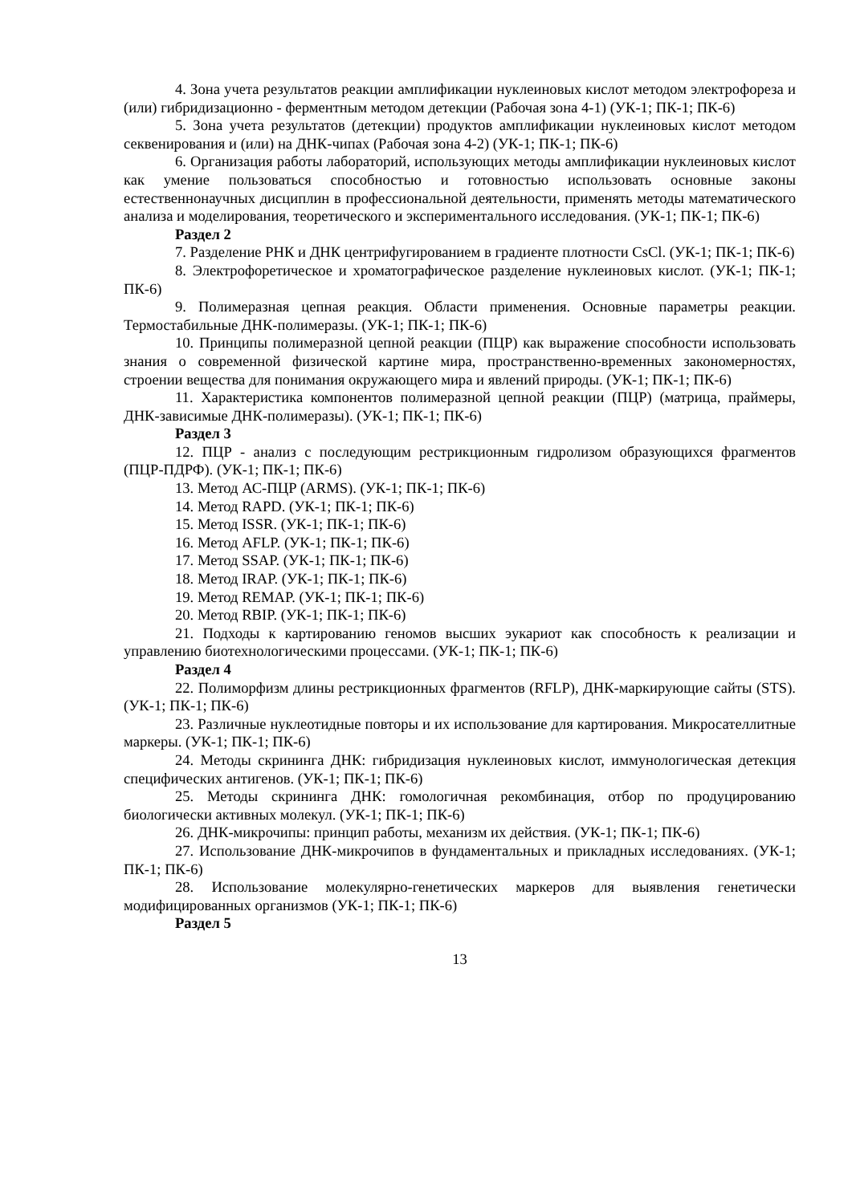4. Зона учета результатов реакции амплификации нуклеиновых кислот методом электрофореза и (или) гибридизационно - ферментным методом детекции (Рабочая зона 4-1) (УК-1; ПК-1; ПК-6)
5. Зона учета результатов (детекции) продуктов амплификации нуклеиновых кислот методом секвенирования и (или) на ДНК-чипах (Рабочая зона 4-2) (УК-1; ПК-1; ПК-6)
6. Организация работы лабораторий, использующих методы амплификации нуклеиновых кислот как умение пользоваться способностью и готовностью использовать основные законы естественнонаучных дисциплин в профессиональной деятельности, применять методы математического анализа и моделирования, теоретического и экспериментального исследования. (УК-1; ПК-1; ПК-6)
Раздел 2
7. Разделение РНК и ДНК центрифугированием в градиенте плотности CsCl. (УК-1; ПК-1; ПК-6)
8. Электрофоретическое и хроматографическое разделение нуклеиновых кислот. (УК-1; ПК-1; ПК-6)
9. Полимеразная цепная реакция. Области применения. Основные параметры реакции. Термостабильные ДНК-полимеразы. (УК-1; ПК-1; ПК-6)
10. Принципы полимеразной цепной реакции (ПЦР) как выражение способности использовать знания о современной физической картине мира, пространственно-временных закономерностях, строении вещества для понимания окружающего мира и явлений природы. (УК-1; ПК-1; ПК-6)
11. Характеристика компонентов полимеразной цепной реакции (ПЦР) (матрица, праймеры, ДНК-зависимые ДНК-полимеразы). (УК-1; ПК-1; ПК-6)
Раздел 3
12. ПЦР - анализ с последующим рестрикционным гидролизом образующихся фрагментов (ПЦР-ПДРФ). (УК-1; ПК-1; ПК-6)
13. Метод АС-ПЦР (ARMS). (УК-1; ПК-1; ПК-6)
14. Метод RAPD. (УК-1; ПК-1; ПК-6)
15. Метод ISSR. (УК-1; ПК-1; ПК-6)
16. Метод AFLP. (УК-1; ПК-1; ПК-6)
17. Метод SSAP. (УК-1; ПК-1; ПК-6)
18. Метод IRAP. (УК-1; ПК-1; ПК-6)
19. Метод REMAP. (УК-1; ПК-1; ПК-6)
20. Метод RBIP. (УК-1; ПК-1; ПК-6)
21. Подходы к картированию геномов высших эукариот как способность к реализации и управлению биотехнологическими процессами. (УК-1; ПК-1; ПК-6)
Раздел 4
22. Полиморфизм длины рестрикционных фрагментов (RFLP), ДНК-маркирующие сайты (STS). (УК-1; ПК-1; ПК-6)
23. Различные нуклеотидные повторы и их использование для картирования. Микросателлитные маркеры. (УК-1; ПК-1; ПК-6)
24. Методы скрининга ДНК: гибридизация нуклеиновых кислот, иммунологическая детекция специфических антигенов. (УК-1; ПК-1; ПК-6)
25. Методы скрининга ДНК: гомологичная рекомбинация, отбор по продуцированию биологически активных молекул. (УК-1; ПК-1; ПК-6)
26. ДНК-микрочипы: принцип работы, механизм их действия. (УК-1; ПК-1; ПК-6)
27. Использование ДНК-микрочипов в фундаментальных и прикладных исследованиях. (УК-1; ПК-1; ПК-6)
28. Использование молекулярно-генетических маркеров для выявления генетически модифицированных организмов (УК-1; ПК-1; ПК-6)
Раздел 5
13